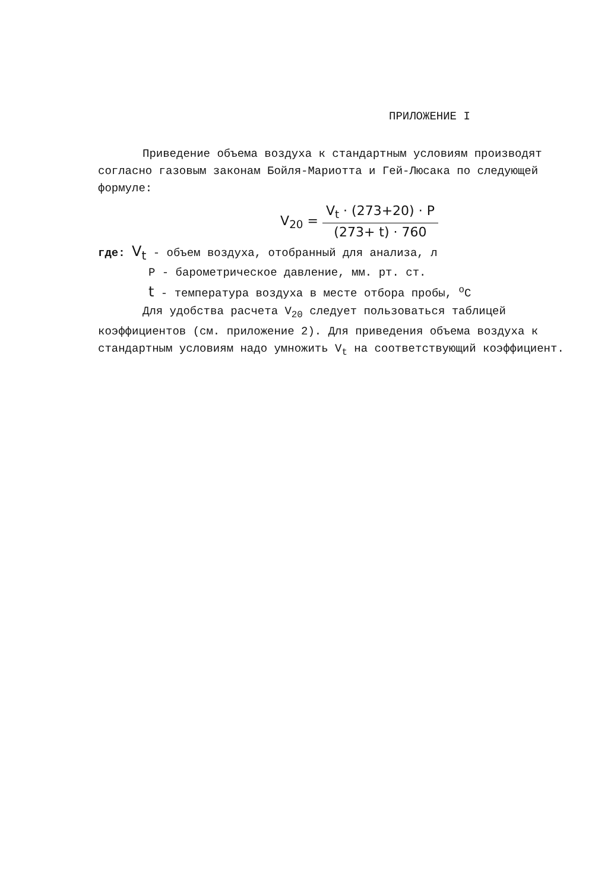ПРИЛОЖЕНИЕ I
Приведение объема воздуха к стандартным условиям производят согласно газовым законам Бойля-Мариотта и Гей-Люсака по следующей формуле:
V<sub>20</sub> =
V<sub>t</sub> · (273+20) · P
(273+ t) · 760
где: V<sub>t</sub> - объем воздуха, отобранный для анализа, л
P - барометрическое давление, мм. рт. ст.
t - температура воздуха в месте отбора пробы, <sup>o</sup>C
Для удобства расчета V<sub>20</sub> следует пользоваться таблицей коэффициентов (см. приложение 2). Для приведения объема воздуха к стандартным условиям надо умножить V<sub>t</sub> на соответствующий коэффициент.